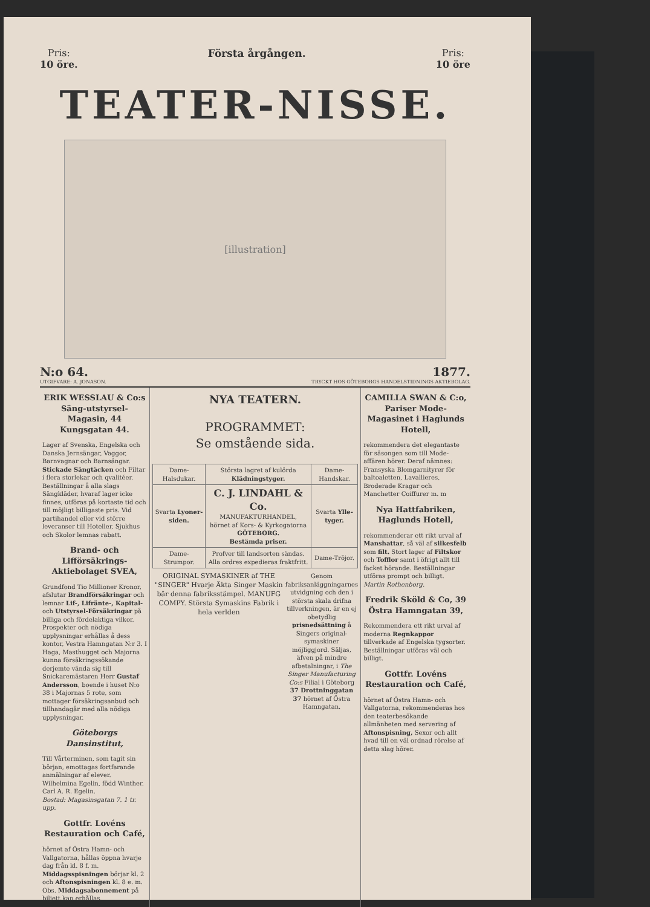Pris:
10 öre.
Första årgången. Pris:
10 öre
TEATER-NISSE.
[illustration]
N:o 64. 1877.
UTGIFVARE: A. JONASON. TRYCKT HOS GÖTEBORGS HANDELSTIDNINGS AKTIEBOLAG.
ERIK WESSLAU & Co:s Säng-utstyrsel-Magasin, 44 Kungsgatan 44.
Lager af Svenska, Engelska och Danska Jernsängar, Vaggor, Barnvagnar och Barnsängar. Stickade Sängtäcken och Filtar i flera storlekar och qvalitéer. Beställningar å alla slags Sängkläder, hvaraf lager icke finnes, utföras på kortaste tid och till möjligt billigaste pris. Vid partihandel eller vid större leveranser till Hoteller, Sjukhus och Skolor lemnas rabatt.
Brand- och Lifförsäkrings-Aktiebolaget SVEA,
Grundfond Tio Millioner Kronor, afslutar Brandförsäkringar och lemnar Lif-, Lifränte-, Kapital- och Utstyrsel-Försäkringar på billiga och fördelaktiga vilkor. Prospekter och nödiga upplysningar erhållas å dess kontor, Vestra Hamngatan N:r 3. I Haga, Masthugget och Majorna kunna försäkringssökande derjemte vända sig till Snickaremästaren Herr Gustaf Andersson, boende i huset N:o 38 i Majornas 5 rote, som mottager försäkringsanbud och tillhandagår med alla nödiga upplysningar.
Göteborgs Dansinstitut,
Till Vårterminen, som tagit sin början, emottagas fortfarande anmälningar af elever.
Wilhelmina Egelin, född Winther. Carl A. R. Egelin.
Bostad: Magasinsgatan 7. 1 tr. upp.
Gottfr. Lovéns Restauration och Café,
hörnet af Östra Hamn- och Vallgatorna, hållas öppna hvarje dag från kl. 8 f. m. Middagsspisningen börjar kl. 2 och Aftonspisningen kl. 8 e. m. Obs. Middagsabonnement på biljett kan erhållas.
NYA TEATERN.
PROGRAMMET:
Se omstående sida.
| Dame-Halsdukar. | Största lagret af kulörda Klädningstyger. | Dame-Handskar. |
| Svarta Lyoner-siden. | C. J. LINDAHL & Co. MANUFAKTURHANDEL, hörnet af Kors- & Kyrkogatorna GÖTEBORG. Bestämda priser. | Svarta Ylle-tyger. |
| Dame-Strumpor. | Profver till landsorten sändas. Alla ordres expedieras fraktfritt. | Dame-Tröjor. |
ORIGINAL SYMASKINER af THE "SINGER" Hvarje Äkta Singer Maskin bär denna fabriksstämpel. MANUFG COMPY. Största Symaskins Fabrik i hela verlden
Genom fabriksanläggningarnes utvidgning och den i största skala drifna tillverkningen, är en ej obetydlig prisnedsättning å Singers original-symaskiner möjliggjord. Säljas, äfven på mindre afbetalningar, i The Singer Manufacturing Co:s Filial i Göteborg 37 Drottninggatan 37 hörnet af Östra Hamngatan.
CAMILLA SWAN & C:o, Pariser Mode-Magasinet i Haglunds Hotell,
rekommendera det elegantaste för säsongen som till Mode-affären hörer. Deraf nämnes: Fransyska Blomgarnityrer för baltoaletten, Lavallieres, Broderade Kragar och Manchetter Coiffurer m. m
Nya Hattfabriken, Haglunds Hotell,
rekommenderar ett rikt urval af Manshattar, så väl af silkesfelb som filt. Stort lager af Filtskor och Tofflor samt i öfrigt allt till facket hörande. Beställningar utföras prompt och billigt.
Martin Rothenborg.
Fredrik Sköld & Co, 39 Östra Hamngatan 39,
Rekommendera ett rikt urval af moderna Regnkappor tillverkade af Engelska tygsorter. Beställningar utföras väl och billigt.
Gottfr. Lovéns Restauration och Café,
hörnet af Östra Hamn- och Vallgatorna, rekommenderas hos den teaterbesökande allmänheten med servering af Aftonspisning, Sexor och allt hvad till en väl ordnad rörelse af detta slag hörer.